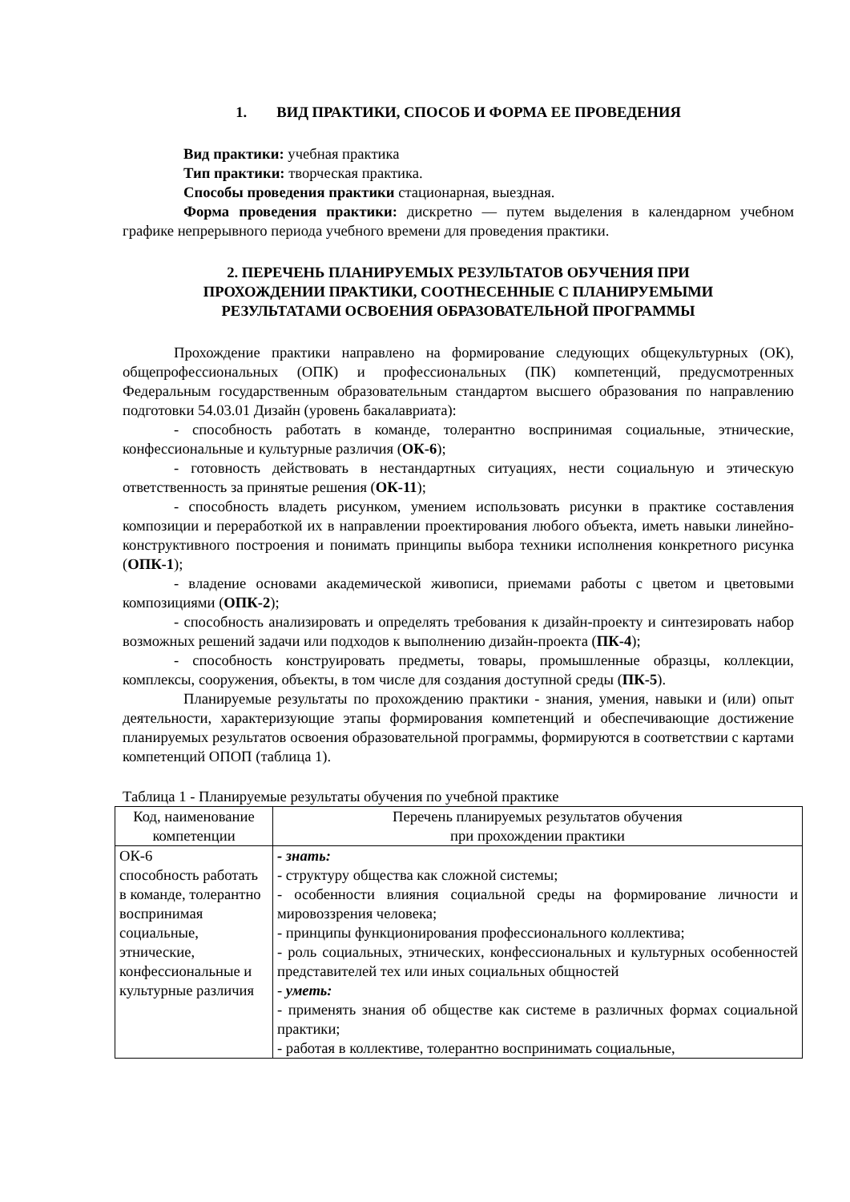1. ВИД ПРАКТИКИ, СПОСОБ И ФОРМА ЕЕ ПРОВЕДЕНИЯ
Вид практики: учебная практика
Тип практики: творческая практика.
Способы проведения практики стационарная, выездная.
Форма проведения практики: дискретно — путем выделения в календарном учебном графике непрерывного периода учебного времени для проведения практики.
2. ПЕРЕЧЕНЬ ПЛАНИРУЕМЫХ РЕЗУЛЬТАТОВ ОБУЧЕНИЯ ПРИ
ПРОХОЖДЕНИИ ПРАКТИКИ, СООТНЕСЕННЫЕ С ПЛАНИРУЕМЫМИ
РЕЗУЛЬТАТАМИ ОСВОЕНИЯ ОБРАЗОВАТЕЛЬНОЙ ПРОГРАММЫ
Прохождение практики направлено на формирование следующих общекультурных (ОК), общепрофессиональных (ОПК) и профессиональных (ПК) компетенций, предусмотренных Федеральным государственным образовательным стандартом высшего образования по направлению подготовки 54.03.01 Дизайн (уровень бакалавриата):
- способность работать в команде, толерантно воспринимая социальные, этнические, конфессиональные и культурные различия (ОК-6);
- готовность действовать в нестандартных ситуациях, нести социальную и этическую ответственность за принятые решения (ОК-11);
- способность владеть рисунком, умением использовать рисунки в практике составления композиции и переработкой их в направлении проектирования любого объекта, иметь навыки линейно-конструктивного построения и понимать принципы выбора техники исполнения конкретного рисунка (ОПК-1);
- владение основами академической живописи, приемами работы с цветом и цветовыми композициями (ОПК-2);
- способность анализировать и определять требования к дизайн-проекту и синтезировать набор возможных решений задачи или подходов к выполнению дизайн-проекта (ПК-4);
- способность конструировать предметы, товары, промышленные образцы, коллекции, комплексы, сооружения, объекты, в том числе для создания доступной среды (ПК-5).
Планируемые результаты по прохождению практики - знания, умения, навыки и (или) опыт деятельности, характеризующие этапы формирования компетенций и обеспечивающие достижение планируемых результатов освоения образовательной программы, формируются в соответствии с картами компетенций ОПОП (таблица 1).
Таблица 1 - Планируемые результаты обучения по учебной практике
| Код, наименование компетенции | Перечень планируемых результатов обучения при прохождении практики |
| ОК-6 способность работать в команде, толерантно воспринимая социальные, этнические, конфессиональные и культурные различия | - знать: - структуру общества как сложной системы; - особенности влияния социальной среды на формирование личности и мировоззрения человека; - принципы функционирования профессионального коллектива; - роль социальных, этнических, конфессиональных и культурных особенностей представителей тех или иных социальных общностей - уметь: - применять знания об обществе как системе в различных формах социальной практики; - работая в коллективе, толерантно воспринимать социальные, |